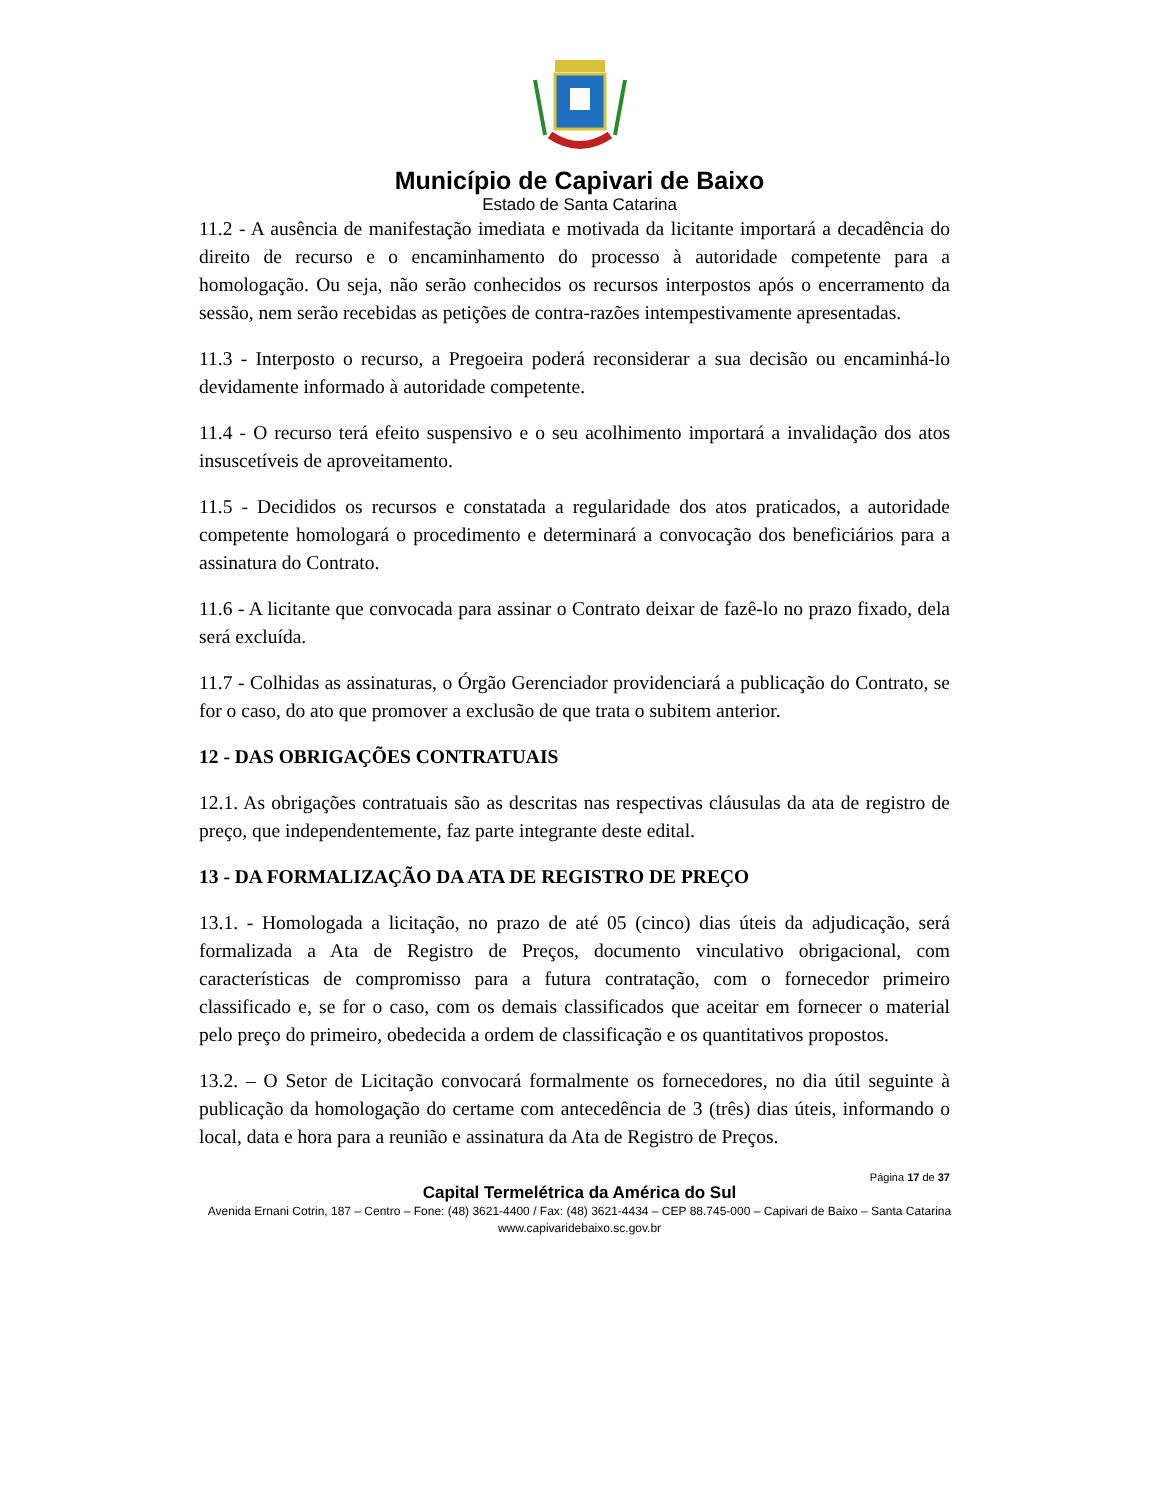Município de Capivari de Baixo
Estado de Santa Catarina
11.2 - A ausência de manifestação imediata e motivada da licitante importará a decadência do direito de recurso e o encaminhamento do processo à autoridade competente para a homologação. Ou seja, não serão conhecidos os recursos interpostos após o encerramento da sessão, nem serão recebidas as petições de contra-razões intempestivamente apresentadas.
11.3 - Interposto o recurso, a Pregoeira poderá reconsiderar a sua decisão ou encaminhá-lo devidamente informado à autoridade competente.
11.4 - O recurso terá efeito suspensivo e o seu acolhimento importará a invalidação dos atos insuscetíveis de aproveitamento.
11.5 - Decididos os recursos e constatada a regularidade dos atos praticados, a autoridade competente homologará o procedimento e determinará a convocação dos beneficiários para a assinatura do Contrato.
11.6 - A licitante que convocada para assinar o Contrato deixar de fazê-lo no prazo fixado, dela será excluída.
11.7 - Colhidas as assinaturas, o Órgão Gerenciador providenciará a publicação do Contrato, se for o caso, do ato que promover a exclusão de que trata o subitem anterior.
12 - DAS OBRIGAÇÕES CONTRATUAIS
12.1. As obrigações contratuais são as descritas nas respectivas cláusulas da ata de registro de preço, que independentemente, faz parte integrante deste edital.
13 - DA FORMALIZAÇÃO DA ATA DE REGISTRO DE PREÇO
13.1. - Homologada a licitação, no prazo de até 05 (cinco) dias úteis da adjudicação, será formalizada a Ata de Registro de Preços, documento vinculativo obrigacional, com características de compromisso para a futura contratação, com o fornecedor primeiro classificado e, se for o caso, com os demais classificados que aceitar em fornecer o material pelo preço do primeiro, obedecida a ordem de classificação e os quantitativos propostos.
13.2. – O Setor de Licitação convocará formalmente os fornecedores, no dia útil seguinte à publicação da homologação do certame com antecedência de 3 (três) dias úteis, informando o local, data e hora para a reunião e assinatura da Ata de Registro de Preços.
Página 17 de 37
Capital Termelétrica da América do Sul
Avenida Ernani Cotrin, 187 – Centro – Fone: (48) 3621-4400 / Fax: (48) 3621-4434 – CEP 88.745-000 – Capivari de Baixo – Santa Catarina
www.capivaridebaixo.sc.gov.br